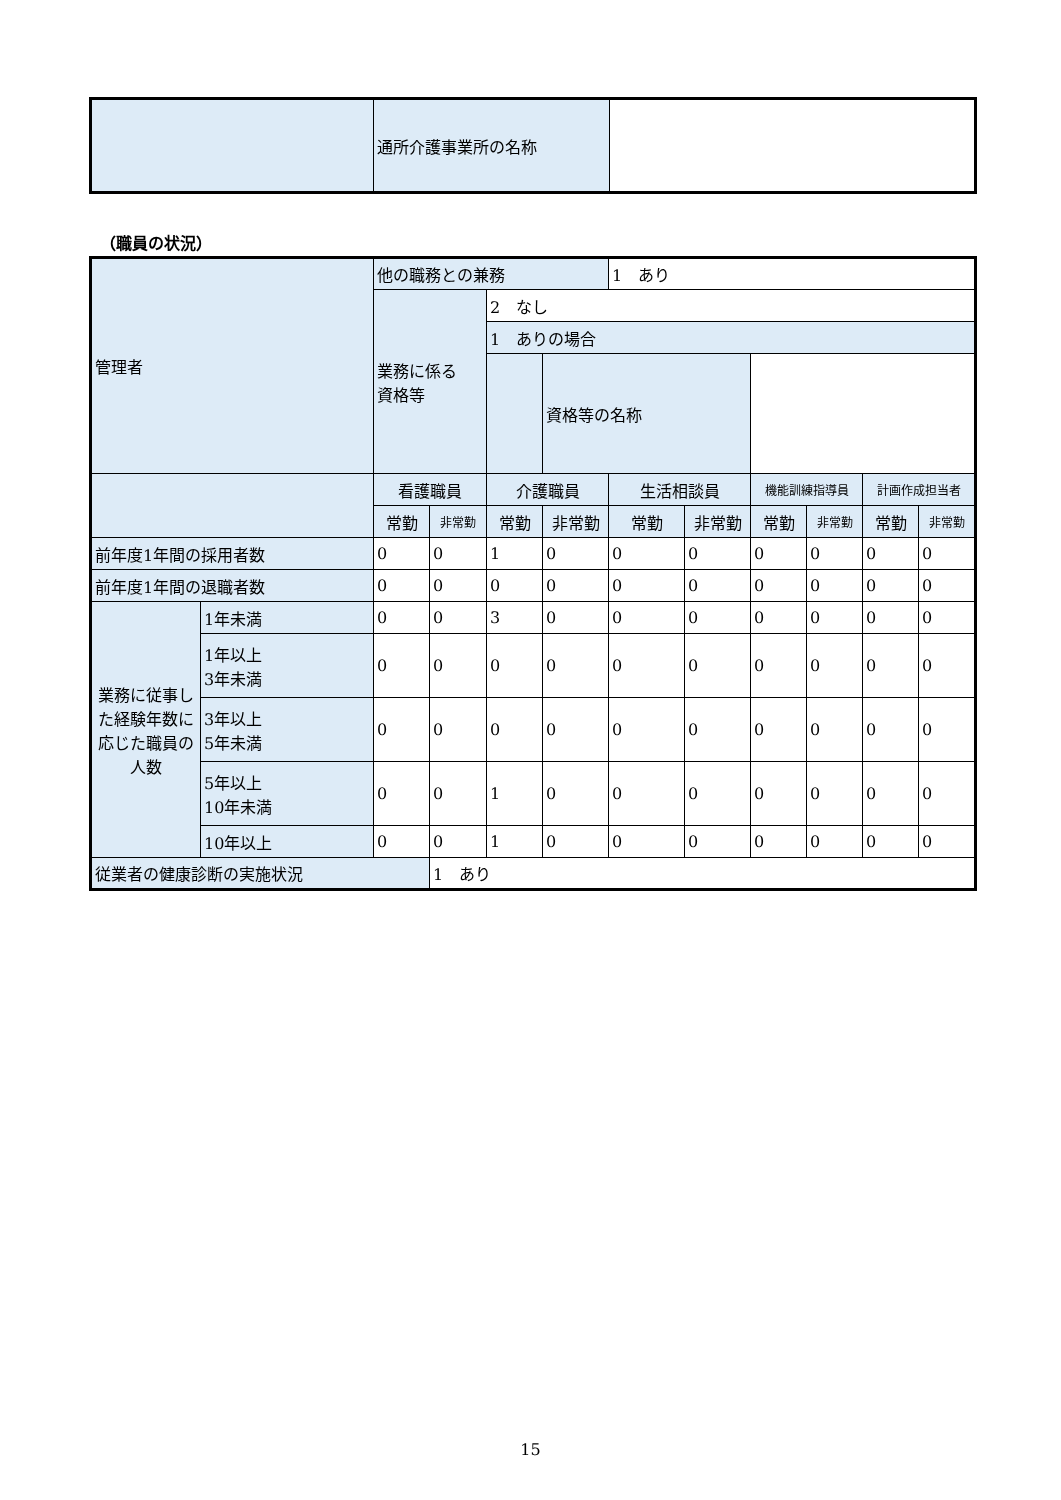| | 通所介護事業所の名称 | |
（職員の状況）
| 管理者 | | 他の職務との兼務 | | | | 1 あり | | | | | |
| | | 業務に係る 資格等 | | 2 なし | | | | | | | |
| | | | | 1 ありの場合 | | | | | | | |
| | | | | | 資格等の名称 | | | | | | |
| | | 看護職員 | | 介護職員 | | 生活相談員 | | 機能訓練指導員 | | 計画作成担当者 | |
| | | 常勤 | 非常勤 | 常勤 | 非常勤 | 常勤 | 非常勤 | 常勤 | 非常勤 | 常勤 | 非常勤 |
| 前年度1年間の採用者数 | | 0 | 0 | 1 | 0 | 0 | 0 | 0 | 0 | 0 | 0 |
| 前年度1年間の退職者数 | | 0 | 0 | 0 | 0 | 0 | 0 | 0 | 0 | 0 | 0 |
| 業務に従事した経験年数に応じた職員の人数 | 1年未満 | 0 | 0 | 3 | 0 | 0 | 0 | 0 | 0 | 0 | 0 |
| | 1年以上 3年未満 | 0 | 0 | 0 | 0 | 0 | 0 | 0 | 0 | 0 | 0 |
| | 3年以上 5年未満 | 0 | 0 | 0 | 0 | 0 | 0 | 0 | 0 | 0 | 0 |
| | 5年以上 10年未満 | 0 | 0 | 1 | 0 | 0 | 0 | 0 | 0 | 0 | 0 |
| | 10年以上 | 0 | 0 | 1 | 0 | 0 | 0 | 0 | 0 | 0 | 0 |
| 従業者の健康診断の実施状況 | | | 1 あり | | | | | | | | |
15